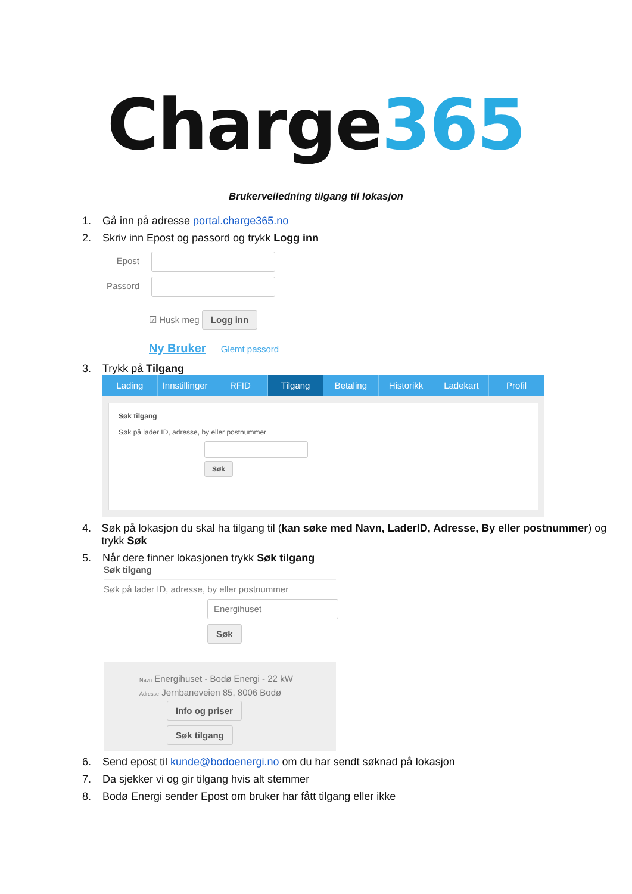Charge365
Brukerveiledning tilgang til lokasjon
1. Gå inn på adresse portal.charge365.no
2. Skriv inn Epost og passord og trykk Logg inn
Epost
Passord
☑ Husk meg Logg inn
Ny Bruker Glemt passord
3. Trykk på Tilgang
Lading Innstillinger RFID Tilgang Betaling Historikk Ladekart Profil
Søk tilgang
Søk på lader ID, adresse, by eller postnummer
Søk
4. Søk på lokasjon du skal ha tilgang til (kan søke med Navn, LaderID, Adresse, By eller postnummer) og trykk Søk
5. Når dere finner lokasjonen trykk Søk tilgang
Søk tilgang
Søk på lader ID, adresse, by eller postnummer
Energihuset
Søk
Navn Energihuset - Bodø Energi - 22 kW
Adresse Jernbaneveien 85, 8006 Bodø
Info og priser
Søk tilgang
6. Send epost til kunde@bodoenergi.no om du har sendt søknad på lokasjon
7. Da sjekker vi og gir tilgang hvis alt stemmer
8. Bodø Energi sender Epost om bruker har fått tilgang eller ikke